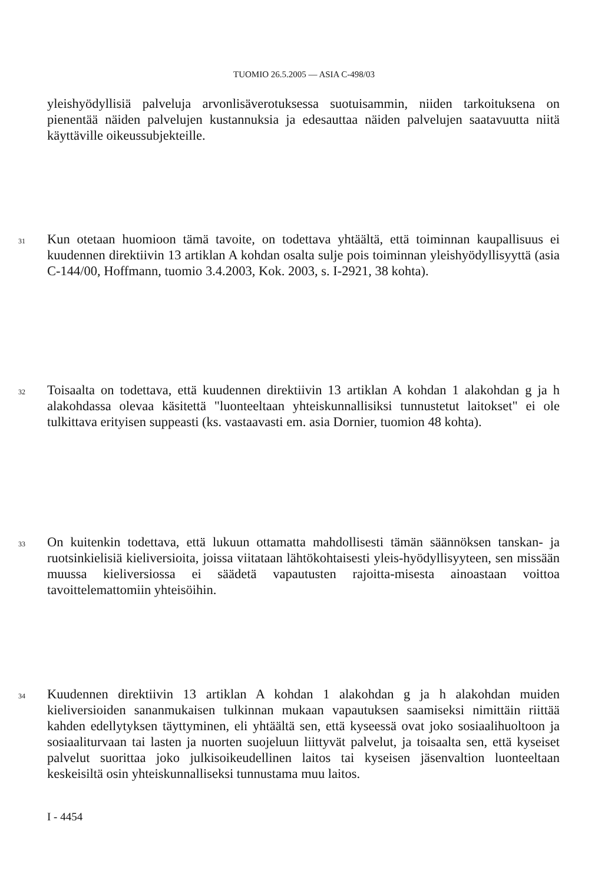TUOMIO 26.5.2005 — ASIA C-498/03
yleishyödyllisiä palveluja arvonlisäverotuksessa suotuisammin, niiden tarkoituksena on pienentää näiden palvelujen kustannuksia ja edesauttaa näiden palvelujen saatavuutta niitä käyttäville oikeussubjekteille.
31 Kun otetaan huomioon tämä tavoite, on todettava yhtäältä, että toiminnan kaupallisuus ei kuudennen direktiivin 13 artiklan A kohdan osalta sulje pois toiminnan yleishyödyllisyyttä (asia C-144/00, Hoffmann, tuomio 3.4.2003, Kok. 2003, s. I-2921, 38 kohta).
32 Toisaalta on todettava, että kuudennen direktiivin 13 artiklan A kohdan 1 alakohdan g ja h alakohdassa olevaa käsitettä "luonteeltaan yhteiskunnallisiksi tunnustetut laitokset" ei ole tulkittava erityisen suppeasti (ks. vastaavasti em. asia Dornier, tuomion 48 kohta).
33 On kuitenkin todettava, että lukuun ottamatta mahdollisesti tämän säännöksen tanskan- ja ruotsinkielisiä kieliversioita, joissa viitataan lähtökohtaisesti yleis-hyödyllisyyteen, sen missään muussa kieliversiossa ei säädetä vapautusten rajoitta-misesta ainoastaan voittoa tavoittelemattomiin yhteisöihin.
34 Kuudennen direktiivin 13 artiklan A kohdan 1 alakohdan g ja h alakohdan muiden kieliversioiden sananmukaisen tulkinnan mukaan vapautuksen saamiseksi nimittäin riittää kahden edellytyksen täyttyminen, eli yhtäältä sen, että kyseessä ovat joko sosiaalihuoltoon ja sosiaaliturvaan tai lasten ja nuorten suojeluun liittyvät palvelut, ja toisaalta sen, että kyseiset palvelut suorittaa joko julkisoikeudellinen laitos tai kyseisen jäsenvaltion luonteeltaan keskeisiltä osin yhteiskunnalliseksi tunnustama muu laitos.
I - 4454